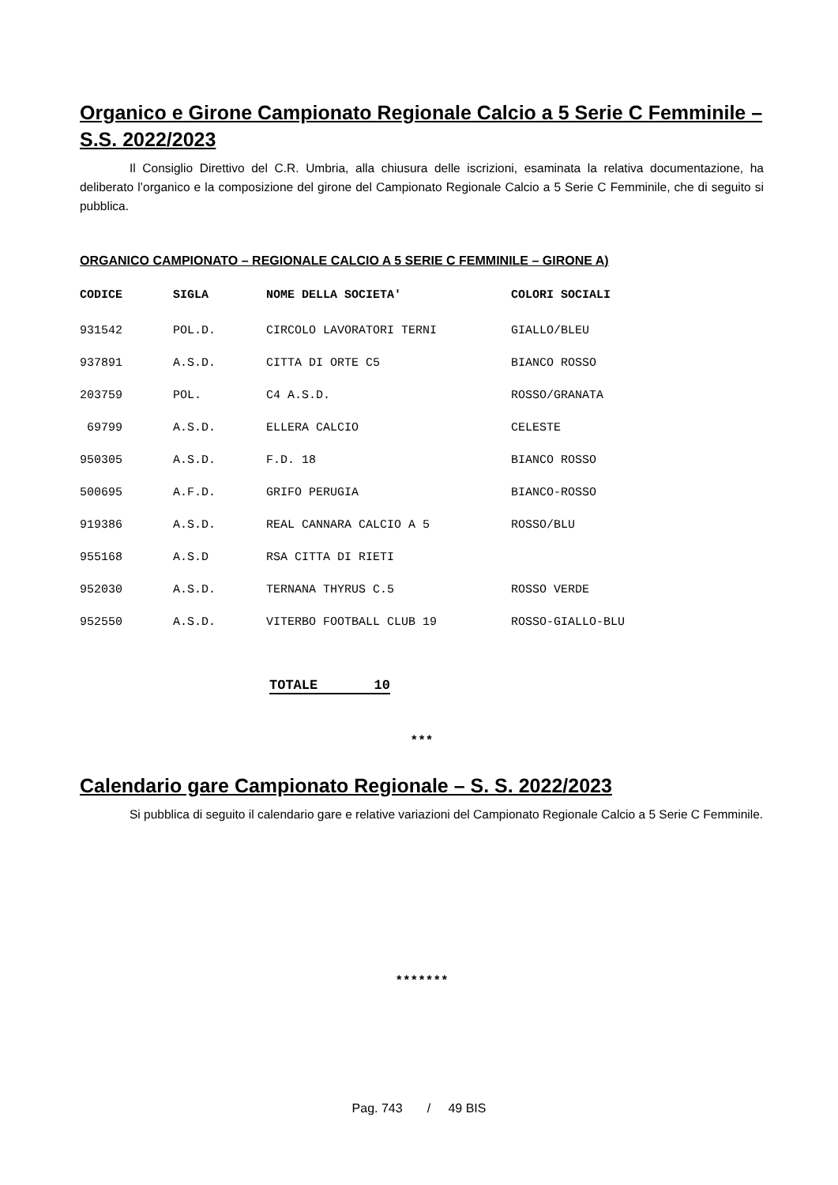Organico e Girone Campionato Regionale Calcio a 5 Serie C Femminile – S.S. 2022/2023
Il Consiglio Direttivo del C.R. Umbria, alla chiusura delle iscrizioni, esaminata la relativa documentazione, ha deliberato l’organico e la composizione del girone del Campionato Regionale Calcio a 5 Serie C Femminile, che di seguito si pubblica.
ORGANICO CAMPIONATO – REGIONALE CALCIO A 5 SERIE C FEMMINILE – GIRONE A)
| CODICE | SIGLA | NOME DELLA SOCIETA' | COLORI SOCIALI |
| --- | --- | --- | --- |
| 931542 | POL.D. | CIRCOLO LAVORATORI TERNI | GIALLO/BLEU |
| 937891 | A.S.D. | CITTA DI ORTE C5 | BIANCO ROSSO |
| 203759 | POL. | C4 A.S.D. | ROSSO/GRANATA |
| 69799 | A.S.D. | ELLERA CALCIO | CELESTE |
| 950305 | A.S.D. | F.D. 18 | BIANCO ROSSO |
| 500695 | A.F.D. | GRIFO PERUGIA | BIANCO-ROSSO |
| 919386 | A.S.D. | REAL CANNARA CALCIO A 5 | ROSSO/BLU |
| 955168 | A.S.D | RSA CITTA DI RIETI | |
| 952030 | A.S.D. | TERNANA THYRUS C.5 | ROSSO VERDE |
| 952550 | A.S.D. | VITERBO FOOTBALL CLUB 19 | ROSSO-GIALLO-BLU |
TOTALE 10
***
Calendario gare Campionato Regionale – S. S. 2022/2023
Si pubblica di seguito il calendario gare e relative variazioni del Campionato Regionale Calcio a 5 Serie C Femminile.
*******
Pag. 743 / 49 BIS